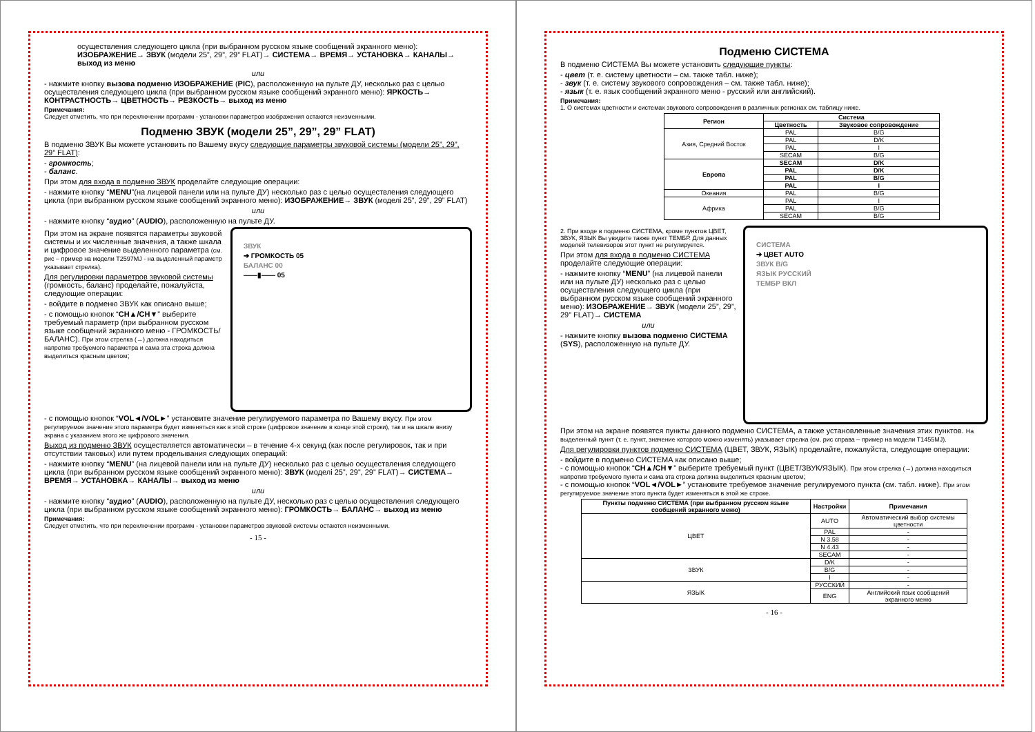осуществления следующего цикла (при выбранном русском языке сообщений экранного меню): ИЗОБРАЖЕНИЕ→ ЗВУК (модели 25”, 29”, 29” FLAT)→ СИСТЕМА→ ВРЕМЯ→ УСТАНОВКА→ КАНАЛЫ→ выход из меню
или
- нажмите кнопку вызова подменю ИЗОБРАЖЕНИЕ (PIC), расположенную на пульте ДУ, несколько раз с целью осуществления следующего цикла (при выбранном русском языке сообщений экранного меню): ЯРКОСТЬ→ КОНТРАСТНОСТЬ→ ЦВЕТНОСТЬ→ РЕЗКОСТЬ→ выход из меню
Примечания:
Следует отметить, что при переключении программ - установки параметров изображения остаются неизменными.
Подменю ЗВУК (модели 25”, 29”, 29” FLAT)
В подменю ЗВУК Вы можете установить по Вашему вкусу следующие параметры звуковой системы (модели 25”, 29”, 29” FLAT):
- громкость;
- баланс.
При этом для входа в подменю ЗВУК проделайте следующие операции:
- нажмите кнопку “MENU”(на лицевой панели или на пульте ДУ) несколько раз с целью осуществления следующего цикла (при выбранном русском языке сообщений экранного меню): ИЗОБРАЖЕНИЕ→ ЗВУК (моделі 25”, 29”, 29” FLAT)
или
- нажмите кнопку “аудио” (AUDIO), расположенную на пульте ДУ.
При этом на экране появятся параметры звуковой системы и их численные значения, а также шкала и цифровое значение выделенного параметра (см. рис – пример на модели T2597MJ - на выделенный параметр указывает стрелка).
Для регулировки параметров звуковой системы (громкость, баланс) проделайте, пожалуйста, следующие операции:
- войдите в подменю ЗВУК как описано выше;
- с помощью кнопок “CH▲/CH▼” выберите требуемый параметр (при выбранном русском языке сообщений экранного меню - ГРОМКОСТЬ/БАЛАНС). При этом стрелка (→) должна находиться напротив требуемого параметра и сама эта строка должна выделиться красным цветом;
ЗВУК
➔ ГРОМКОСТЬ 05
БАЛАНС 00
——▮—— 05
- с помощью кнопок “VOL◄/VOL►” установите значение регулируемого параметра по Вашему вкусу. При этом регулируемое значение этого параметра будет изменяться как в этой строке (цифровое значение в конце этой строки), так и на шкале внизу экрана с указанием этого же цифрового значения.
Выход из подменю ЗВУК осуществляется автоматически – в течение 4-х секунд (как после регулировок, так и при отсутствии таковых) или путем проделывания следующих операций:
- нажмите кнопку “MENU” (на лицевой панели или на пульте ДУ) несколько раз с целью осуществления следующего цикла (при выбранном русском языке сообщений экранного меню): ЗВУК (моделі 25”, 29”, 29” FLAT)→ СИСТЕМА→ ВРЕМЯ→ УСТАНОВКА→ КАНАЛЫ→ выход из меню
или
- нажмите кнопку “аудио” (AUDIO), расположенную на пульте ДУ, несколько раз с целью осуществления следующего цикла (при выбранном русском языке сообщений экранного меню): ГРОМКОСТЬ→ БАЛАНС→ выход из меню
Примечания:
Следует отметить, что при переключении программ - установки параметров звуковой системы остаются неизменными.
- 15 -
Подменю СИСТЕМА
В подменю СИСТЕМА Вы можете установить следующие пункты:
- цвет (т. е. систему цветности – см. также табл. ниже);
- звук (т. е. систему звукового сопровождения – см. также табл. ниже);
- язык (т. е. язык сообщений экранного меню - русский или английский).
Примечания:
1. О системах цветности и системах звукового сопровождения в различных регионах см. таблицу ниже.
| Регион | Система | |
| --- | --- | --- |
| | Цветность | Звуковое сопровождение |
| Азия, Средний Восток | PAL | B/G |
| | PAL | D/K |
| | PAL | I |
| | SECAM | B/G |
| Европа | SECAM | D/K |
| | PAL | D/K |
| | PAL | B/G |
| | PAL | I |
| Океания | PAL | B/G |
| Африка | PAL | I |
| | PAL | B/G |
| | SECAM | B/G |
2. При входе в подменю СИСТЕМА, кроме пунктов ЦВЕТ, ЗВУК, ЯЗЫК Вы увидите также пункт ТЕМБР. Для данных моделей телевизоров этот пункт не регулируется.
При этом для входа в подменю СИСТЕМА проделайте следующие операции:
- нажмите кнопку “MENU” (на лицевой панели или на пульте ДУ) несколько раз с целью осуществления следующего цикла (при выбранном русском языке сообщений экранного меню): ИЗОБРАЖЕНИЕ→ ЗВУК (модели 25”, 29”, 29” FLAT)→ СИСТЕМА
или
- нажмите кнопку вызова подменю СИСТЕМА (SYS), расположенную на пульте ДУ.
СИСТЕМА
➔ ЦВЕТ AUTO
ЗВУК B/G
ЯЗЫК РУССКИЙ
ТЕМБР ВКЛ
При этом на экране появятся пункты данного подменю СИСТЕМА, а также установленные значения этих пунктов. На выделенный пункт (т. е. пункт, значение которого можно изменять) указывает стрелка (см. рис справа – пример на модели T1455MJ).
Для регулировки пунктов подменю СИСТЕМА (ЦВЕТ, ЗВУК, ЯЗЫК) проделайте, пожалуйста, следующие операции:
- войдите в подменю СИСТЕМА как описано выше;
- с помощью кнопок “CH▲/CH▼” выберите требуемый пункт (ЦВЕТ/ЗВУК/ЯЗЫК). При этом стрелка (→) должна находиться напротив требуемого пункта и сама эта строка должна выделиться красным цветом;
- с помощью кнопок “VOL◄/VOL►” установите требуемое значение регулируемого пункта (см. табл. ниже). При этом регулируемое значение этого пункта будет изменяться в этой же строке.
| Пункты подменю СИСТЕМА (при выбранном русском языке сообщений экранного меню) | Настройки | Примечания |
| --- | --- | --- |
| ЦВЕТ | AUTO | Автоматический выбор системы цветности |
| | PAL | - |
| | N 3.58 | - |
| | N 4.43 | - |
| | SECAM | - |
| ЗВУК | D/K | - |
| | B/G | - |
| | I | - |
| ЯЗЫК | РУССКИЙ | - |
| | ENG | Английский язык сообщений экранного меню |
- 16 -